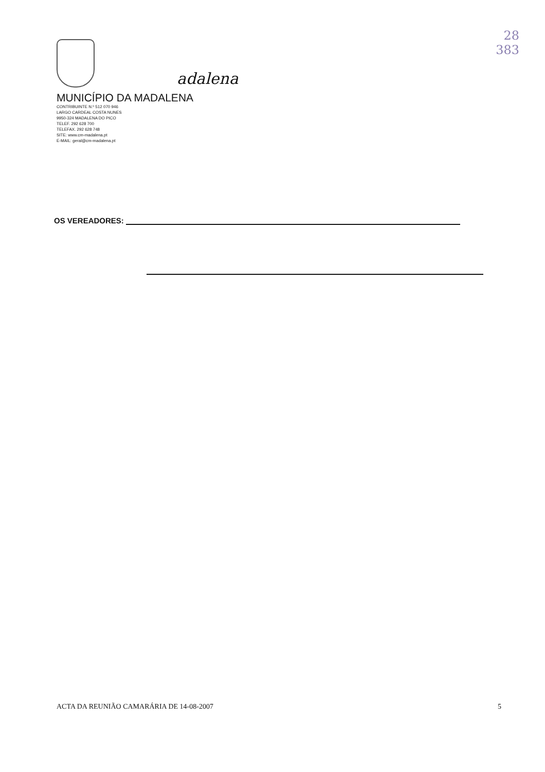28
383
adalena
MUNICÍPIO DA MADALENA
CONTRIBUINTE N.º 512 070 946
LARGO CARDEAL COSTA NUNES
9950-324 MADALENA DO PICO
TELEF. 292 628 700
TELEFAX. 292 628 748
SITE: www.cm-madalena.pt
E-MAIL: geral@cm-madalena.pt
OS VEREADORES:
ACTA DA REUNIÃO CAMARÁRIA DE 14-08-2007 5